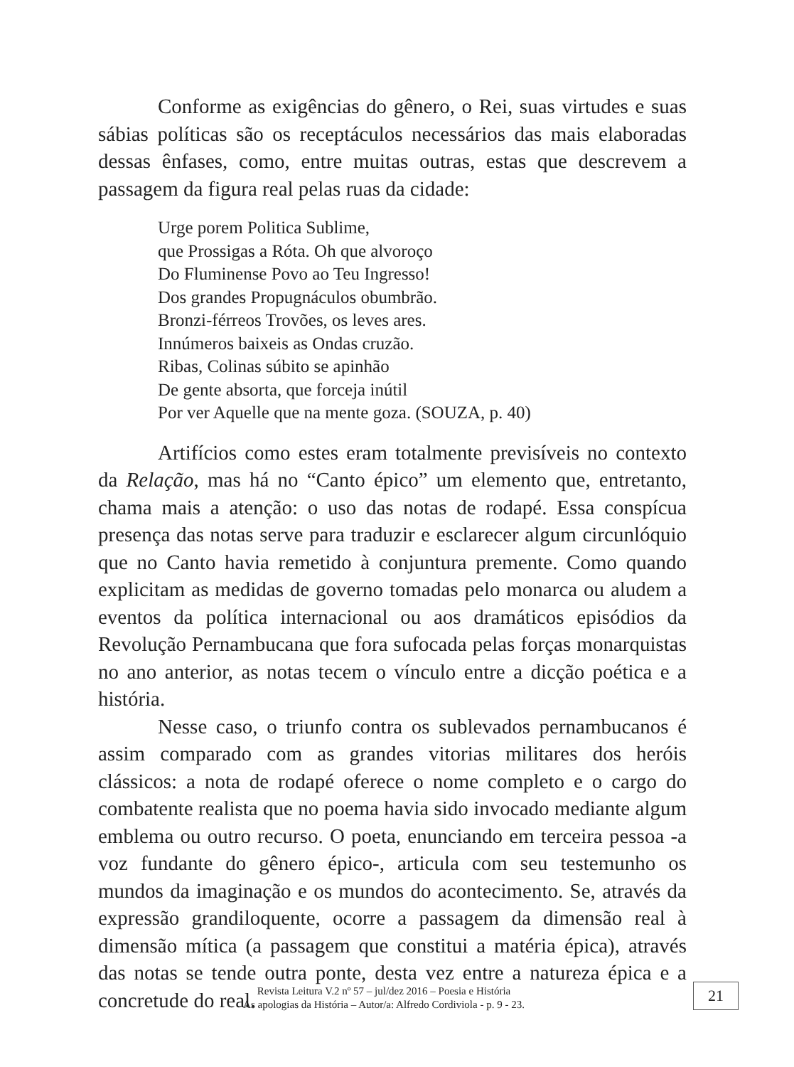Conforme as exigências do gênero, o Rei, suas virtudes e suas sábias políticas são os receptáculos necessários das mais elaboradas dessas ênfases, como, entre muitas outras, estas que descrevem a passagem da figura real pelas ruas da cidade:
Urge porem Politica Sublime,
que Prossigas a Róta. Oh que alvoroço
Do Fluminense Povo ao Teu Ingresso!
Dos grandes Propugnáculos obumbrão.
Bronzi-férreos Trovões, os leves ares.
Innúmeros baixeis as Ondas cruzão.
Ribas, Colinas súbito se apinhão
De gente absorta, que forceja inútil
Por ver Aquelle que na mente goza. (SOUZA, p. 40)
Artifícios como estes eram totalmente previsíveis no contexto da Relação, mas há no “Canto épico” um elemento que, entretanto, chama mais a atenção: o uso das notas de rodapé. Essa conspícua presença das notas serve para traduzir e esclarecer algum circunlóquio que no Canto havia remetido à conjuntura premente. Como quando explicitam as medidas de governo tomadas pelo monarca ou aludem a eventos da política internacional ou aos dramáticos episódios da Revolução Pernambucana que fora sufocada pelas forças monarquistas no ano anterior, as notas tecem o vínculo entre a dicção poética e a história.
Nesse caso, o triunfo contra os sublevados pernambucanos é assim comparado com as grandes vitorias militares dos heróis clássicos: a nota de rodapé oferece o nome completo e o cargo do combatente realista que no poema havia sido invocado mediante algum emblema ou outro recurso. O poeta, enunciando em terceira pessoa -a voz fundante do gênero épico-, articula com seu testemunho os mundos da imaginação e os mundos do acontecimento. Se, através da expressão grandiloquente, ocorre a passagem da dimensão real à dimensão mítica (a passagem que constitui a matéria épica), através das notas se tende outra ponte, desta vez entre a natureza épica e a concretude do real.
Revista Leitura V.2 nº 57 – jul/dez 2016 – Poesia e História
As apologias da História – Autor/a: Alfredo Cordiviola - p. 9 - 23.
21